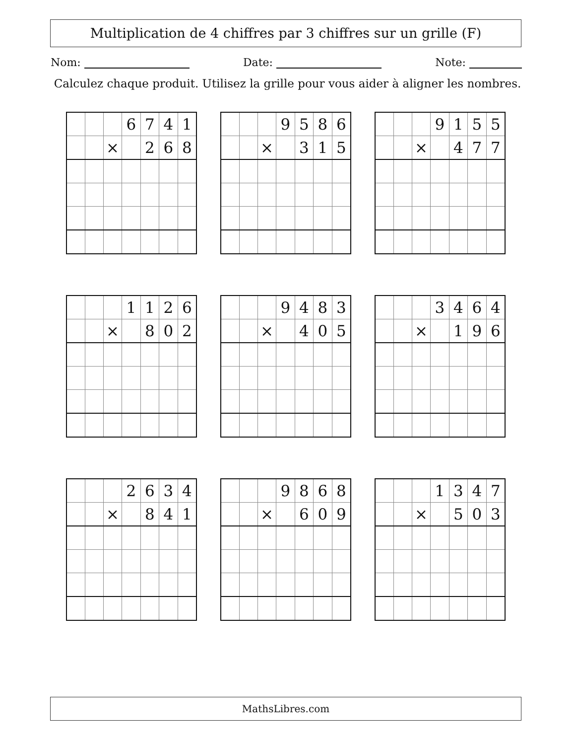Multiplication de 4 chiffres par 3 chiffres sur un grille (F)
Nom: Date: Note:
Calculez chaque produit. Utilisez la grille pour vous aider à aligner les nombres.
| | | | 6 | 7 | 4 | 1 |
| | | × | | 2 | 6 | 8 |
| | | | 9 | 5 | 8 | 6 |
| | | × | | 3 | 1 | 5 |
| | | | 9 | 1 | 5 | 5 |
| | | × | | 4 | 7 | 7 |
| | | | 1 | 1 | 2 | 6 |
| | | × | | 8 | 0 | 2 |
| | | | 9 | 4 | 8 | 3 |
| | | × | | 4 | 0 | 5 |
| | | | 3 | 4 | 6 | 4 |
| | | × | | 1 | 9 | 6 |
| | | | 2 | 6 | 3 | 4 |
| | | × | | 8 | 4 | 1 |
| | | | 9 | 8 | 6 | 8 |
| | | × | | 6 | 0 | 9 |
| | | | 1 | 3 | 4 | 7 |
| | | × | | 5 | 0 | 3 |
MathsLibres.com